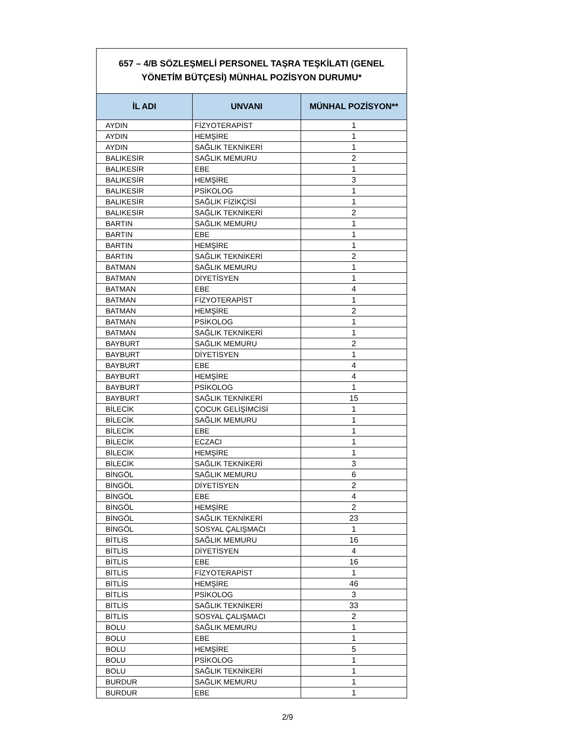657 – 4/B SÖZLEŞMELİ PERSONEL TAŞRA TEŞKİLATI (GENEL YÖNETİM BÜTÇESİ) MÜNHAL POZİSYON DURUMU*
| İL ADI | UNVANI | MÜNHAL POZİSYON** |
| --- | --- | --- |
| AYDIN | FİZYOTERAPİST | 1 |
| AYDIN | HEMŞİRE | 1 |
| AYDIN | SAĞLIK TEKNİKERİ | 1 |
| BALIKESİR | SAĞLIK MEMURU | 2 |
| BALIKESİR | EBE | 1 |
| BALIKESİR | HEMŞİRE | 3 |
| BALIKESİR | PSİKOLOG | 1 |
| BALIKESİR | SAĞLIK FİZİKÇİSİ | 1 |
| BALIKESİR | SAĞLIK TEKNİKERİ | 2 |
| BARTIN | SAĞLIK MEMURU | 1 |
| BARTIN | EBE | 1 |
| BARTIN | HEMŞİRE | 1 |
| BARTIN | SAĞLIK TEKNİKERİ | 2 |
| BATMAN | SAĞLIK MEMURU | 1 |
| BATMAN | DİYETİSYEN | 1 |
| BATMAN | EBE | 4 |
| BATMAN | FİZYOTERAPİST | 1 |
| BATMAN | HEMŞİRE | 2 |
| BATMAN | PSİKOLOG | 1 |
| BATMAN | SAĞLIK TEKNİKERİ | 1 |
| BAYBURT | SAĞLIK MEMURU | 2 |
| BAYBURT | DİYETİSYEN | 1 |
| BAYBURT | EBE | 4 |
| BAYBURT | HEMŞİRE | 4 |
| BAYBURT | PSİKOLOG | 1 |
| BAYBURT | SAĞLIK TEKNİKERİ | 15 |
| BİLECİK | ÇOCUK GELİŞİMCİSİ | 1 |
| BİLECİK | SAĞLIK MEMURU | 1 |
| BİLECİK | EBE | 1 |
| BİLECİK | ECZACI | 1 |
| BİLECİK | HEMŞİRE | 1 |
| BİLECİK | SAĞLIK TEKNİKERİ | 3 |
| BİNGÖL | SAĞLIK MEMURU | 6 |
| BİNGÖL | DİYETİSYEN | 2 |
| BİNGÖL | EBE | 4 |
| BİNGÖL | HEMŞİRE | 2 |
| BİNGÖL | SAĞLIK TEKNİKERİ | 23 |
| BİNGÖL | SOSYAL ÇALIŞMACI | 1 |
| BİTLİS | SAĞLIK MEMURU | 16 |
| BİTLİS | DİYETİSYEN | 4 |
| BİTLİS | EBE | 16 |
| BİTLİS | FİZYOTERAPİST | 1 |
| BİTLİS | HEMŞİRE | 46 |
| BİTLİS | PSİKOLOG | 3 |
| BİTLİS | SAĞLIK TEKNİKERİ | 33 |
| BİTLİS | SOSYAL ÇALIŞMACI | 2 |
| BOLU | SAĞLIK MEMURU | 1 |
| BOLU | EBE | 1 |
| BOLU | HEMŞİRE | 5 |
| BOLU | PSİKOLOG | 1 |
| BOLU | SAĞLIK TEKNİKERİ | 1 |
| BURDUR | SAĞLIK MEMURU | 1 |
| BURDUR | EBE | 1 |
2/9